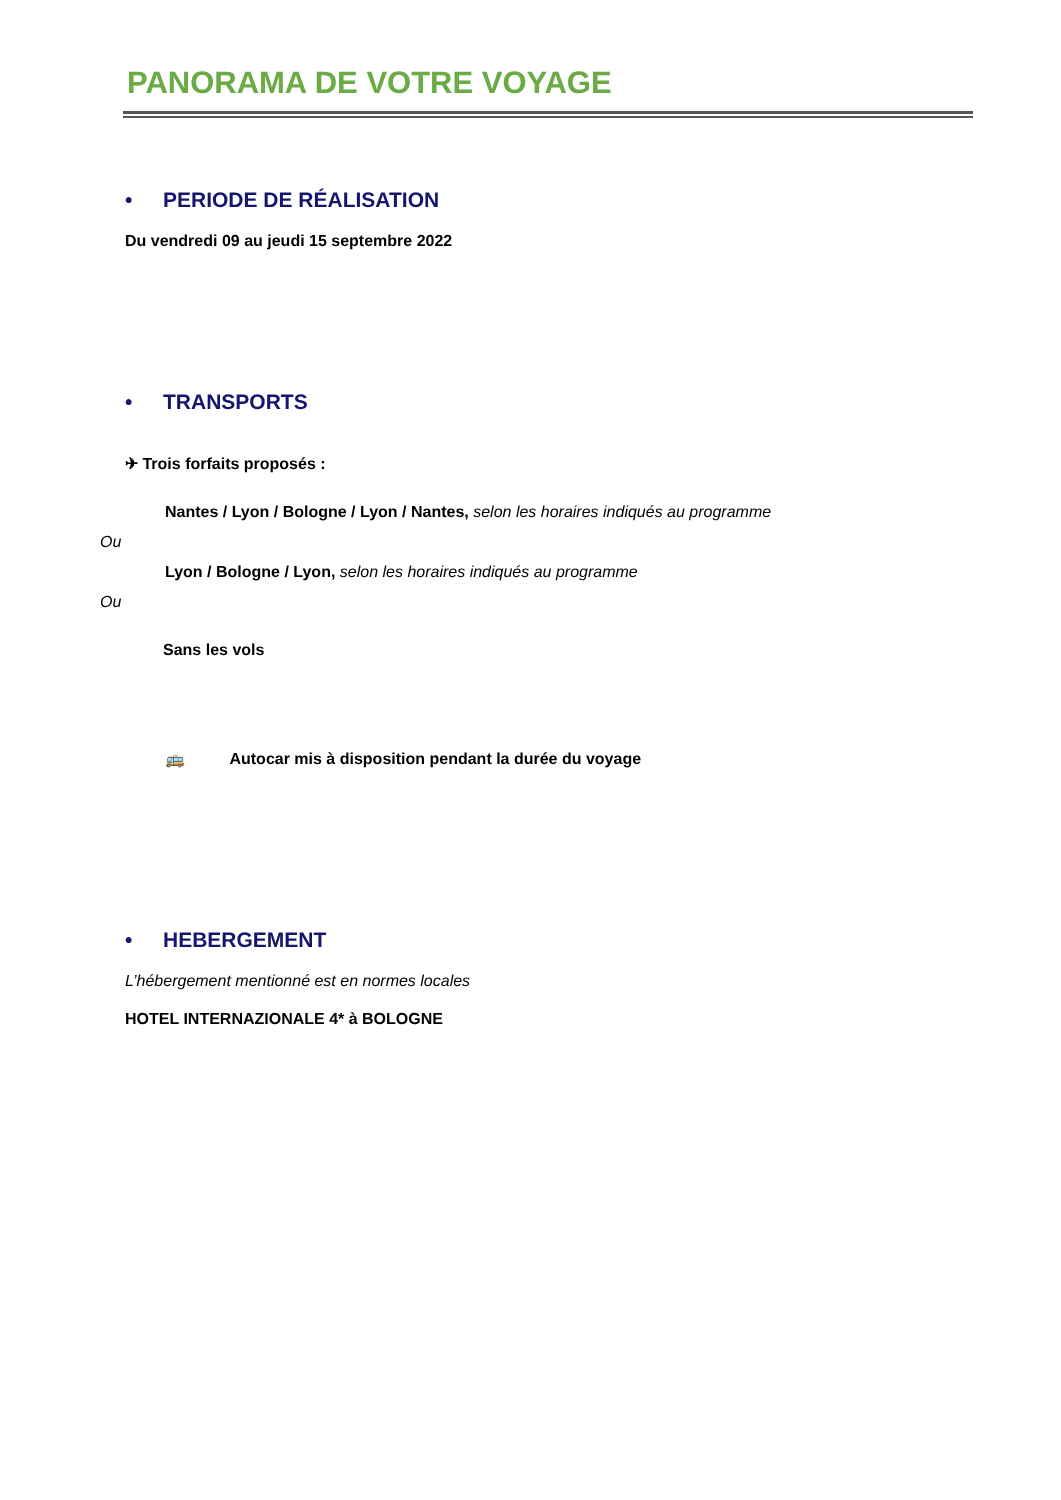PANORAMA DE VOTRE VOYAGE
• PERIODE DE RÉALISATION
Du vendredi 09 au jeudi 15 septembre 2022
• TRANSPORTS
✈ Trois forfaits proposés :
Nantes / Lyon / Bologne / Lyon / Nantes, selon les horaires indiqués au programme
Ou
Lyon / Bologne / Lyon, selon les horaires indiqués au programme
Ou
Sans les vols
🚌 Autocar mis à disposition pendant la durée du voyage
• HEBERGEMENT
L’hébergement mentionné est en normes locales
HOTEL INTERNAZIONALE 4* à BOLOGNE